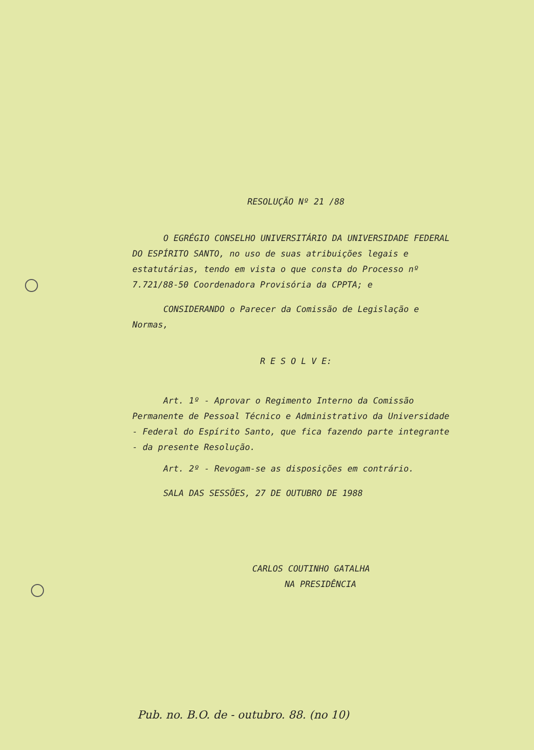RESOLUÇÃO Nº 21 /88
O EGRÉGIO CONSELHO UNIVERSITÁRIO DA UNIVERSIDADE FEDERAL DO ESPÍRITO SANTO, no uso de suas atribuições legais e estatutárias, tendo em vista o que consta do Processo nº 7.721/88-50 Coordenadora Provisória da CPPTA; e
CONSIDERANDO o Parecer da Comissão de Legislação e Normas,
R E S O L V E:
Art. 1º - Aprovar o Regimento Interno da Comissão Permanente de Pessoal Técnico e Administrativo da Universidade - Federal do Espírito Santo, que fica fazendo parte integrante - da presente Resolução.
Art. 2º - Revogam-se as disposições em contrário.
SALA DAS SESSÕES, 27 DE OUTUBRO DE 1988
CARLOS COUTINHO GATALHA
NA PRESIDÊNCIA
Pub. no. B.O. de - outubro. 88. (no 10)